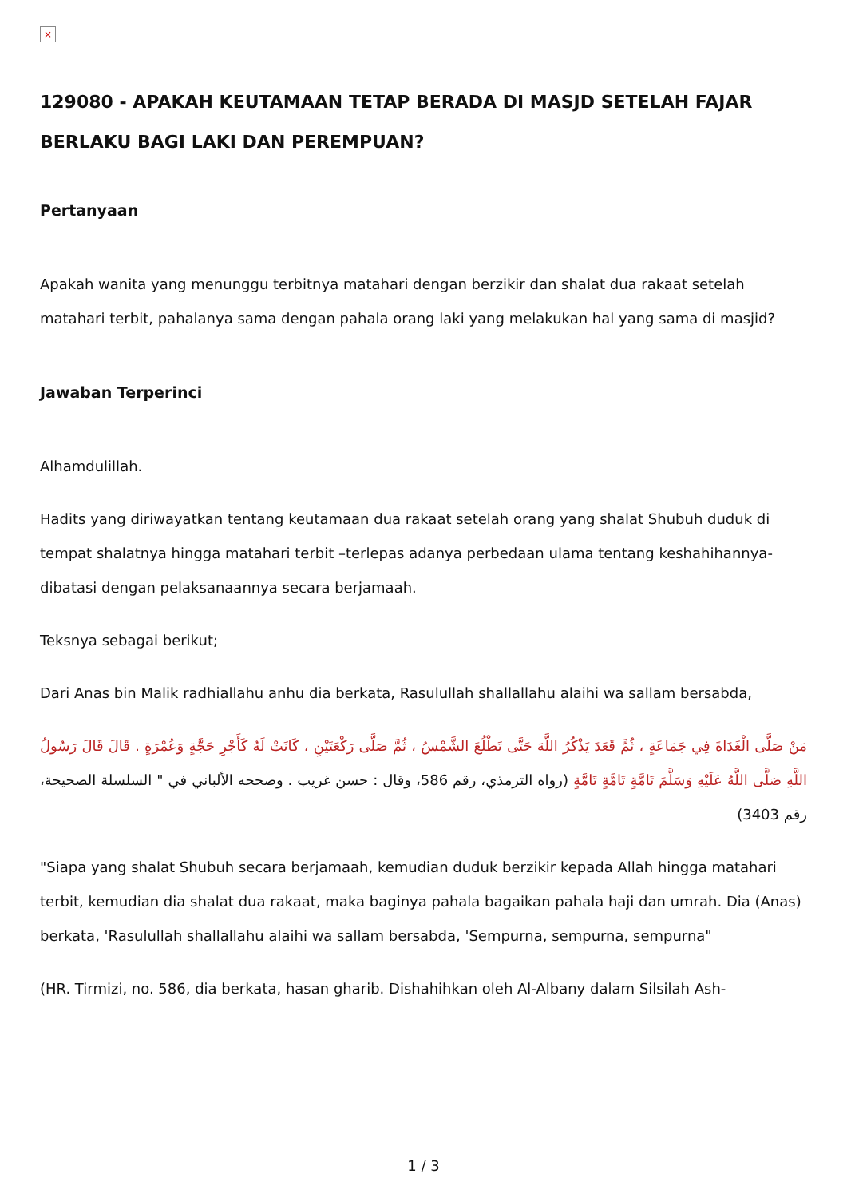×
129080 - APAKAH KEUTAMAAN TETAP BERADA DI MASJD SETELAH FAJAR BERLAKU BAGI LAKI DAN PEREMPUAN?
Pertanyaan
Apakah wanita yang menunggu terbitnya matahari dengan berzikir dan shalat dua rakaat setelah matahari terbit, pahalanya sama dengan pahala orang laki yang melakukan hal yang sama di masjid?
Jawaban Terperinci
Alhamdulillah.
Hadits yang diriwayatkan tentang keutamaan dua rakaat setelah orang yang shalat Shubuh duduk di tempat shalatnya hingga matahari terbit –terlepas adanya perbedaan ulama tentang keshahihannya- dibatasi dengan pelaksanaannya secara berjamaah.
Teksnya sebagai berikut;
Dari Anas bin Malik radhiallahu anhu dia berkata, Rasulullah shallallahu alaihi wa sallam bersabda,
مَنْ صَلَّى الْغَدَاةَ فِي جَمَاعَةٍ ، ثُمَّ قَعَدَ يَذْكُرُ اللَّهَ حَتَّى تَطْلُعَ الشَّمْسُ ، ثُمَّ صَلَّى رَكْعَتَيْنِ ، كَانَتْ لَهُ كَأَجْرِ حَجَّةٍ وَعُمْرَةٍ . قَالَ قَالَ رَسُولُ اللَّهِ صَلَّى اللَّهُ عَلَيْهِ وَسَلَّمَ تَامَّةٍ تَامَّةٍ تَامَّةٍ (رواه الترمذي، رقم 586، وقال : حسن غريب . وصححه الألباني في " السلسلة الصحيحة، رقم 3403)
"Siapa yang shalat Shubuh secara berjamaah, kemudian duduk berzikir kepada Allah hingga matahari terbit, kemudian dia shalat dua rakaat, maka baginya pahala bagaikan pahala haji dan umrah. Dia (Anas) berkata, 'Rasulullah shallallahu alaihi wa sallam bersabda, 'Sempurna, sempurna, sempurna"
(HR. Tirmizi, no. 586, dia berkata, hasan gharib. Dishahihkan oleh Al-Albany dalam Silsilah Ash-
1 / 3